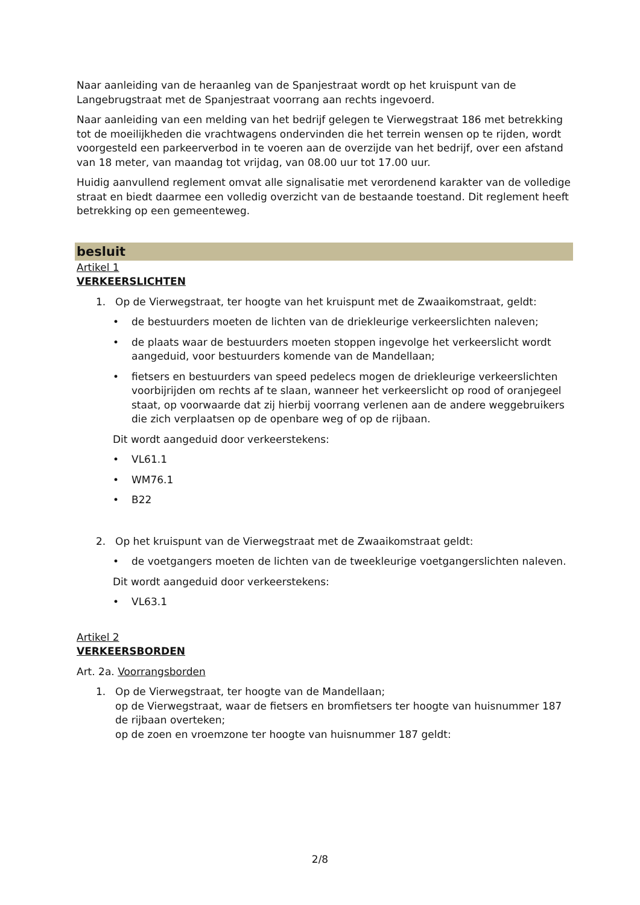Naar aanleiding van de heraanleg van de Spanjestraat wordt op het kruispunt van de Langebrugstraat met de Spanjestraat voorrang aan rechts ingevoerd.
Naar aanleiding van een melding van het bedrijf gelegen te Vierwegstraat 186 met betrekking tot de moeilijkheden die vrachtwagens ondervinden die het terrein wensen op te rijden, wordt voorgesteld een parkeerverbod in te voeren aan de overzijde van het bedrijf, over een afstand van 18 meter, van maandag tot vrijdag, van 08.00 uur tot 17.00 uur.
Huidig aanvullend reglement omvat alle signalisatie met verordenend karakter van de volledige straat en biedt daarmee een volledig overzicht van de bestaande toestand. Dit reglement heeft betrekking op een gemeenteweg.
besluit
Artikel 1
VERKEERSLICHTEN
1. Op de Vierwegstraat, ter hoogte van het kruispunt met de Zwaaikomstraat, geldt:
• de bestuurders moeten de lichten van de driekleurige verkeerslichten naleven;
• de plaats waar de bestuurders moeten stoppen ingevolge het verkeerslicht wordt aangeduid, voor bestuurders komende van de Mandellaan;
• fietsers en bestuurders van speed pedelecs mogen de driekleurige verkeerslichten voorbijrijden om rechts af te slaan, wanneer het verkeerslicht op rood of oranjegeel staat, op voorwaarde dat zij hierbij voorrang verlenen aan de andere weggebruikers die zich verplaatsen op de openbare weg of op de rijbaan.
Dit wordt aangeduid door verkeerstekens:
• VL61.1
• WM76.1
• B22
2. Op het kruispunt van de Vierwegstraat met de Zwaaikomstraat geldt:
• de voetgangers moeten de lichten van de tweekleurige voetgangerslichten naleven.
Dit wordt aangeduid door verkeerstekens:
• VL63.1
Artikel 2
VERKEERSBORDEN
Art. 2a. Voorrangsborden
1. Op de Vierwegstraat, ter hoogte van de Mandellaan;
op de Vierwegstraat, waar de fietsers en bromfietsers ter hoogte van huisnummer 187 de rijbaan overteken;
op de zoen en vroemzone ter hoogte van huisnummer 187 geldt:
2/8